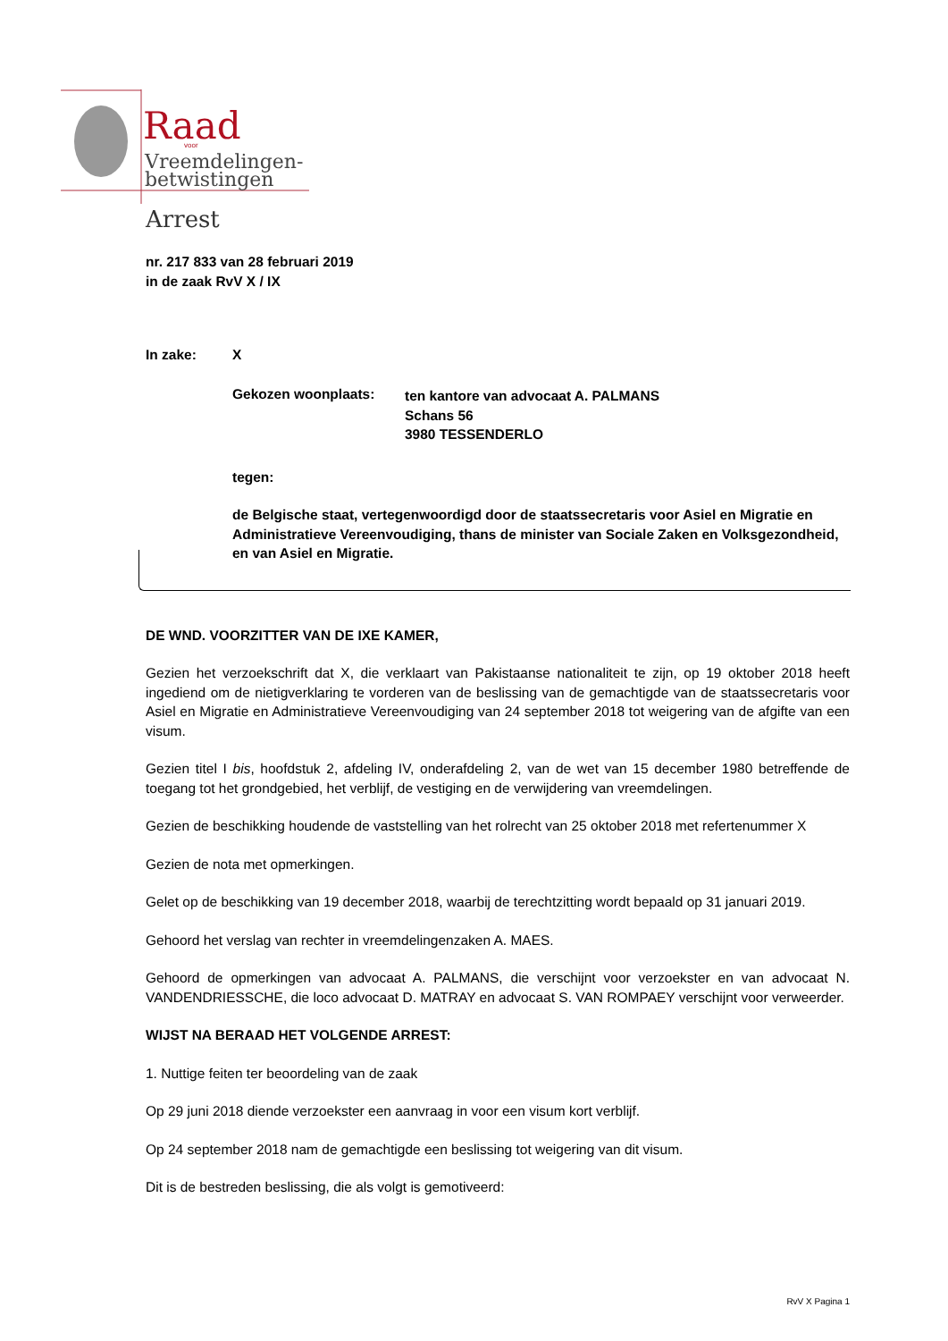Raad
voor
Vreemdelingen-
betwistingen
Arrest
nr. 217 833 van 28 februari 2019
in de zaak RvV X / IX
In zake: X
Gekozen woonplaats: ten kantore van advocaat A. PALMANS
Schans 56
3980 TESSENDERLO
tegen:
de Belgische staat, vertegenwoordigd door de staatssecretaris voor Asiel en Migratie en Administratieve Vereenvoudiging, thans de minister van Sociale Zaken en Volksgezondheid, en van Asiel en Migratie.
DE WND. VOORZITTER VAN DE IXE KAMER,
Gezien het verzoekschrift dat X, die verklaart van Pakistaanse nationaliteit te zijn, op 19 oktober 2018 heeft ingediend om de nietigverklaring te vorderen van de beslissing van de gemachtigde van de staatssecretaris voor Asiel en Migratie en Administratieve Vereenvoudiging van 24 september 2018 tot weigering van de afgifte van een visum.
Gezien titel I bis, hoofdstuk 2, afdeling IV, onderafdeling 2, van de wet van 15 december 1980 betreffende de toegang tot het grondgebied, het verblijf, de vestiging en de verwijdering van vreemdelingen.
Gezien de beschikking houdende de vaststelling van het rolrecht van 25 oktober 2018 met refertenummer X
Gezien de nota met opmerkingen.
Gelet op de beschikking van 19 december 2018, waarbij de terechtzitting wordt bepaald op 31 januari 2019.
Gehoord het verslag van rechter in vreemdelingenzaken A. MAES.
Gehoord de opmerkingen van advocaat A. PALMANS, die verschijnt voor verzoekster en van advocaat N. VANDENDRIESSCHE, die loco advocaat D. MATRAY en advocaat S. VAN ROMPAEY verschijnt voor verweerder.
WIJST NA BERAAD HET VOLGENDE ARREST:
1. Nuttige feiten ter beoordeling van de zaak
Op 29 juni 2018 diende verzoekster een aanvraag in voor een visum kort verblijf.
Op 24 september 2018 nam de gemachtigde een beslissing tot weigering van dit visum.
Dit is de bestreden beslissing, die als volgt is gemotiveerd:
RvV X Pagina 1